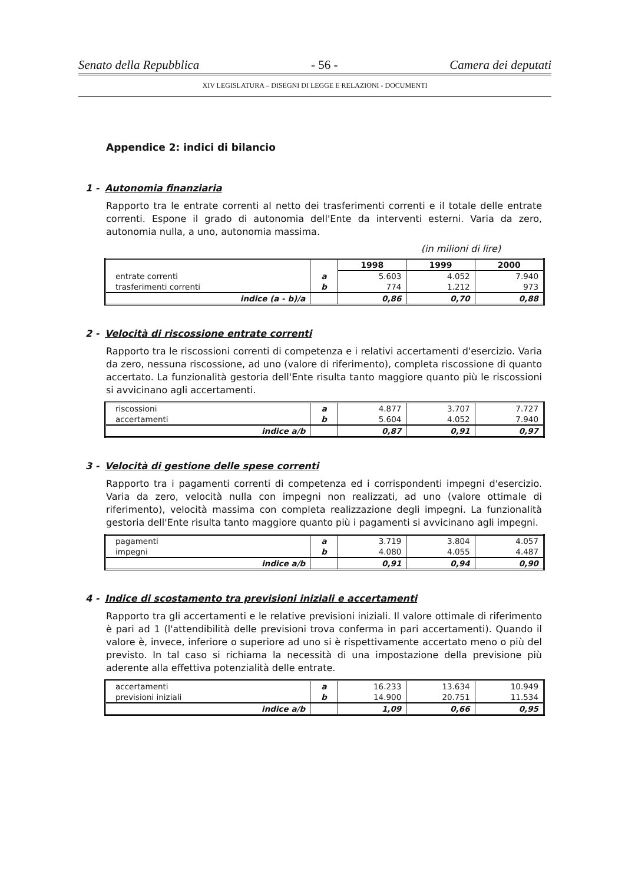Senato della Repubblica - 56 - Camera dei deputati
XIV LEGISLATURA – DISEGNI DI LEGGE E RELAZIONI - DOCUMENTI
Appendice 2: indici di bilancio
1 - Autonomia finanziaria
Rapporto tra le entrate correnti al netto dei trasferimenti correnti e il totale delle entrate correnti. Espone il grado di autonomia dell'Ente da interventi esterni. Varia da zero, autonomia nulla, a uno, autonomia massima.
(in milioni di lire)
| | | 1998 | 1999 | 2000 |
| entrate correnti | a | 5.603 | 4.052 | 7.940 |
| trasferimenti correnti | b | 774 | 1.212 | 973 |
| indice (a - b)/a | | 0,86 | 0,70 | 0,88 |
2 - Velocità di riscossione entrate correnti
Rapporto tra le riscossioni correnti di competenza e i relativi accertamenti d'esercizio. Varia da zero, nessuna riscossione, ad uno (valore di riferimento), completa riscossione di quanto accertato. La funzionalità gestoria dell'Ente risulta tanto maggiore quanto più le riscossioni si avvicinano agli accertamenti.
| riscossioni | a | 4.877 | 3.707 | 7.727 |
| accertamenti | b | 5.604 | 4.052 | 7.940 |
| indice a/b | | 0,87 | 0,91 | 0,97 |
3 - Velocità di gestione delle spese correnti
Rapporto tra i pagamenti correnti di competenza ed i corrispondenti impegni d'esercizio. Varia da zero, velocità nulla con impegni non realizzati, ad uno (valore ottimale di riferimento), velocità massima con completa realizzazione degli impegni. La funzionalità gestoria dell'Ente risulta tanto maggiore quanto più i pagamenti si avvicinano agli impegni.
| pagamenti | a | 3.719 | 3.804 | 4.057 |
| impegni | b | 4.080 | 4.055 | 4.487 |
| indice a/b | | 0,91 | 0,94 | 0,90 |
4 - Indice di scostamento tra previsioni iniziali e accertamenti
Rapporto tra gli accertamenti e le relative previsioni iniziali. Il valore ottimale di riferimento è pari ad 1 (l'attendibilità delle previsioni trova conferma in pari accertamenti). Quando il valore è, invece, inferiore o superiore ad uno si è rispettivamente accertato meno o più del previsto. In tal caso si richiama la necessità di una impostazione della previsione più aderente alla effettiva potenzialità delle entrate.
| accertamenti | a | 16.233 | 13.634 | 10.949 |
| previsioni iniziali | b | 14.900 | 20.751 | 11.534 |
| indice a/b | | 1,09 | 0,66 | 0,95 |